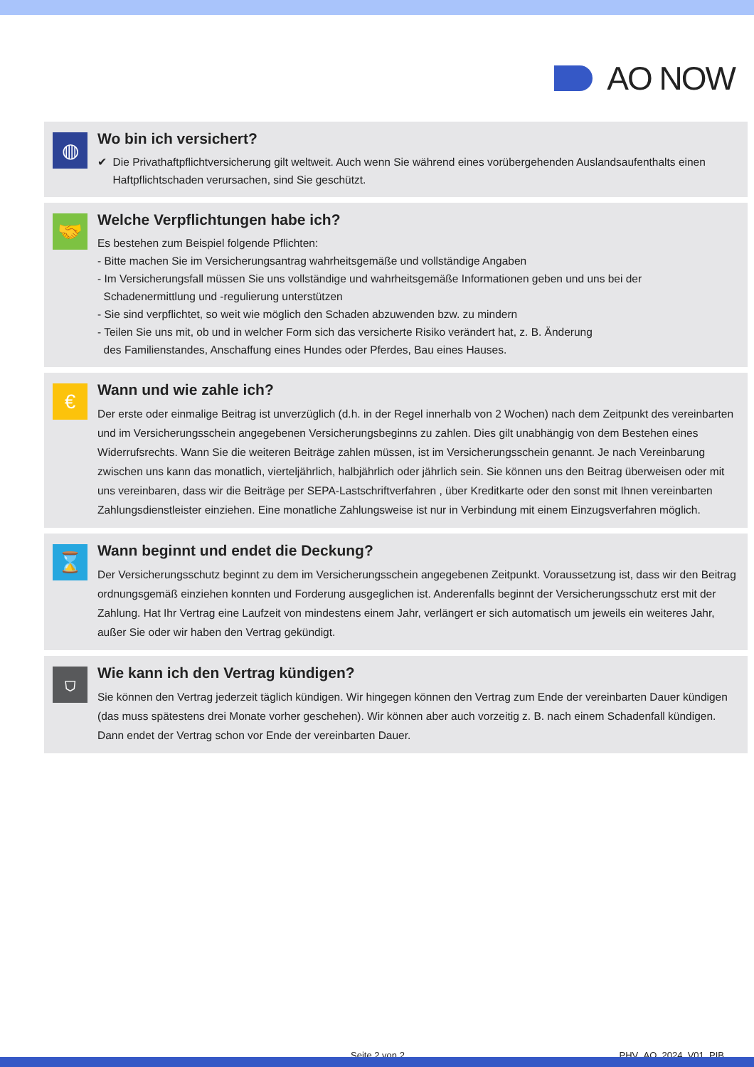AO NOW
◍
Wo bin ich versichert?
✔ Die Privathaftpflichtversicherung gilt weltweit. Auch wenn Sie während eines vorübergehenden Auslandsaufenthalts einen
Haftpflichtschaden verursachen, sind Sie geschützt.
🤝
Welche Verpflichtungen habe ich?
Es bestehen zum Beispiel folgende Pflichten:
- Bitte machen Sie im Versicherungsantrag wahrheitsgemäße und vollständige Angaben
- Im Versicherungsfall müssen Sie uns vollständige und wahrheitsgemäße Informationen geben und uns bei der
Schadenermittlung und -regulierung unterstützen
- Sie sind verpflichtet, so weit wie möglich den Schaden abzuwenden bzw. zu mindern
- Teilen Sie uns mit, ob und in welcher Form sich das versicherte Risiko verändert hat, z. B. Änderung
des Familienstandes, Anschaffung eines Hundes oder Pferdes, Bau eines Hauses.
€
Wann und wie zahle ich?
Der erste oder einmalige Beitrag ist unverzüglich (d.h. in der Regel innerhalb von 2 Wochen) nach dem Zeitpunkt des vereinbarten und im Versicherungsschein angegebenen Versicherungsbeginns zu zahlen. Dies gilt unabhängig von dem Bestehen eines Widerrufsrechts. Wann Sie die weiteren Beiträge zahlen müssen, ist im Versicherungsschein genannt. Je nach Vereinbarung zwischen uns kann das monatlich, vierteljährlich, halbjährlich oder jährlich sein. Sie können uns den Beitrag überweisen oder mit uns vereinbaren, dass wir die Beiträge per SEPA-Lastschriftverfahren , über Kreditkarte oder den sonst mit Ihnen vereinbarten Zahlungsdienstleister einziehen. Eine monatliche Zahlungsweise ist nur in Verbindung mit einem Einzugsverfahren möglich.
⌛
Wann beginnt und endet die Deckung?
Der Versicherungsschutz beginnt zu dem im Versicherungsschein angegebenen Zeitpunkt. Voraussetzung ist, dass wir den Beitrag ordnungsgemäß einziehen konnten und Forderung ausgeglichen ist. Anderenfalls beginnt der Versicherungsschutz erst mit der Zahlung. Hat Ihr Vertrag eine Laufzeit von mindestens einem Jahr, verlängert er sich automatisch um jeweils ein weiteres Jahr, außer Sie oder wir haben den Vertrag gekündigt.
⛉
Wie kann ich den Vertrag kündigen?
Sie können den Vertrag jederzeit täglich kündigen. Wir hingegen können den Vertrag zum Ende der vereinbarten Dauer kündigen (das muss spätestens drei Monate vorher geschehen). Wir können aber auch vorzeitig z. B. nach einem Schadenfall kündigen. Dann endet der Vertrag schon vor Ende der vereinbarten Dauer.
Seite 2 von 2 PHV_AO_2024_V01_PIB